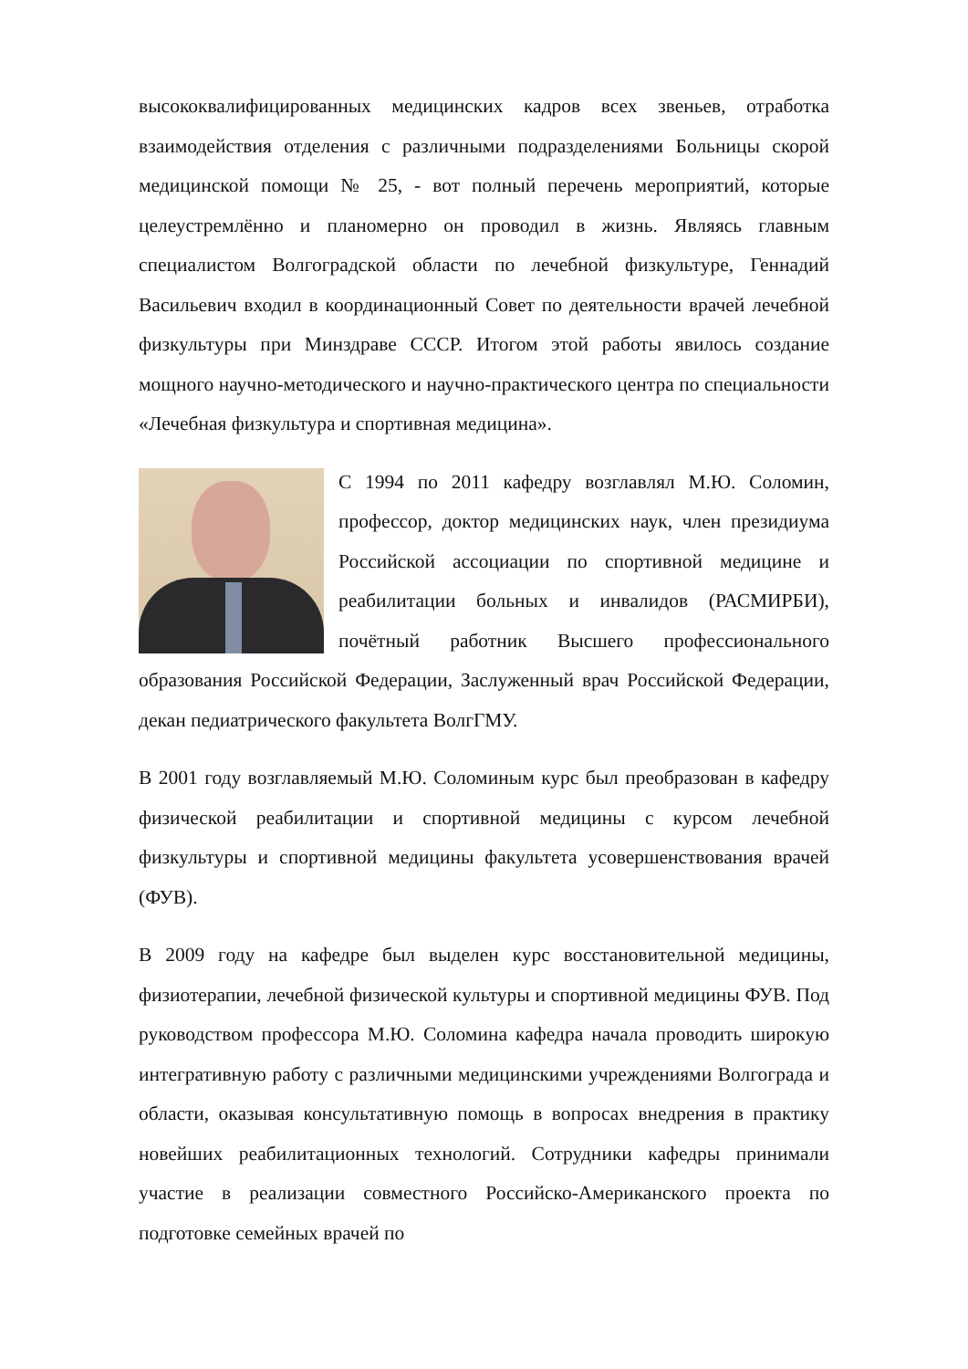высококвалифицированных медицинских кадров всех звеньев, отработка взаимодействия отделения с различными подразделениями Больницы скорой медицинской помощи № 25, - вот полный перечень мероприятий, которые целеустремлённо и планомерно он проводил в жизнь. Являясь главным специалистом Волгоградской области по лечебной физкультуре, Геннадий Васильевич входил в координационный Совет по деятельности врачей лечебной физкультуры при Минздраве СССР. Итогом этой работы явилось создание мощного научно-методического и научно-практического центра по специальности «Лечебная физкультура и спортивная медицина».
С 1994 по 2011 кафедру возглавлял М.Ю. Соломин, профессор, доктор медицинских наук, член президиума Российской ассоциации по спортивной медицине и реабилитации больных и инвалидов (РАСМИРБИ), почётный работник Высшего профессионального образования Российской Федерации, Заслуженный врач Российской Федерации, декан педиатрического факультета ВолгГМУ.
В 2001 году возглавляемый М.Ю. Соломиным курс был преобразован в кафедру физической реабилитации и спортивной медицины с курсом лечебной физкультуры и спортивной медицины факультета усовершенствования врачей (ФУВ).
В 2009 году на кафедре был выделен курс восстановительной медицины, физиотерапии, лечебной физической культуры и спортивной медицины ФУВ. Под руководством профессора М.Ю. Соломина кафедра начала проводить широкую интегративную работу с различными медицинскими учреждениями Волгограда и области, оказывая консультативную помощь в вопросах внедрения в практику новейших реабилитационных технологий. Сотрудники кафедры принимали участие в реализации совместного Российско-Американского проекта по подготовке семейных врачей по